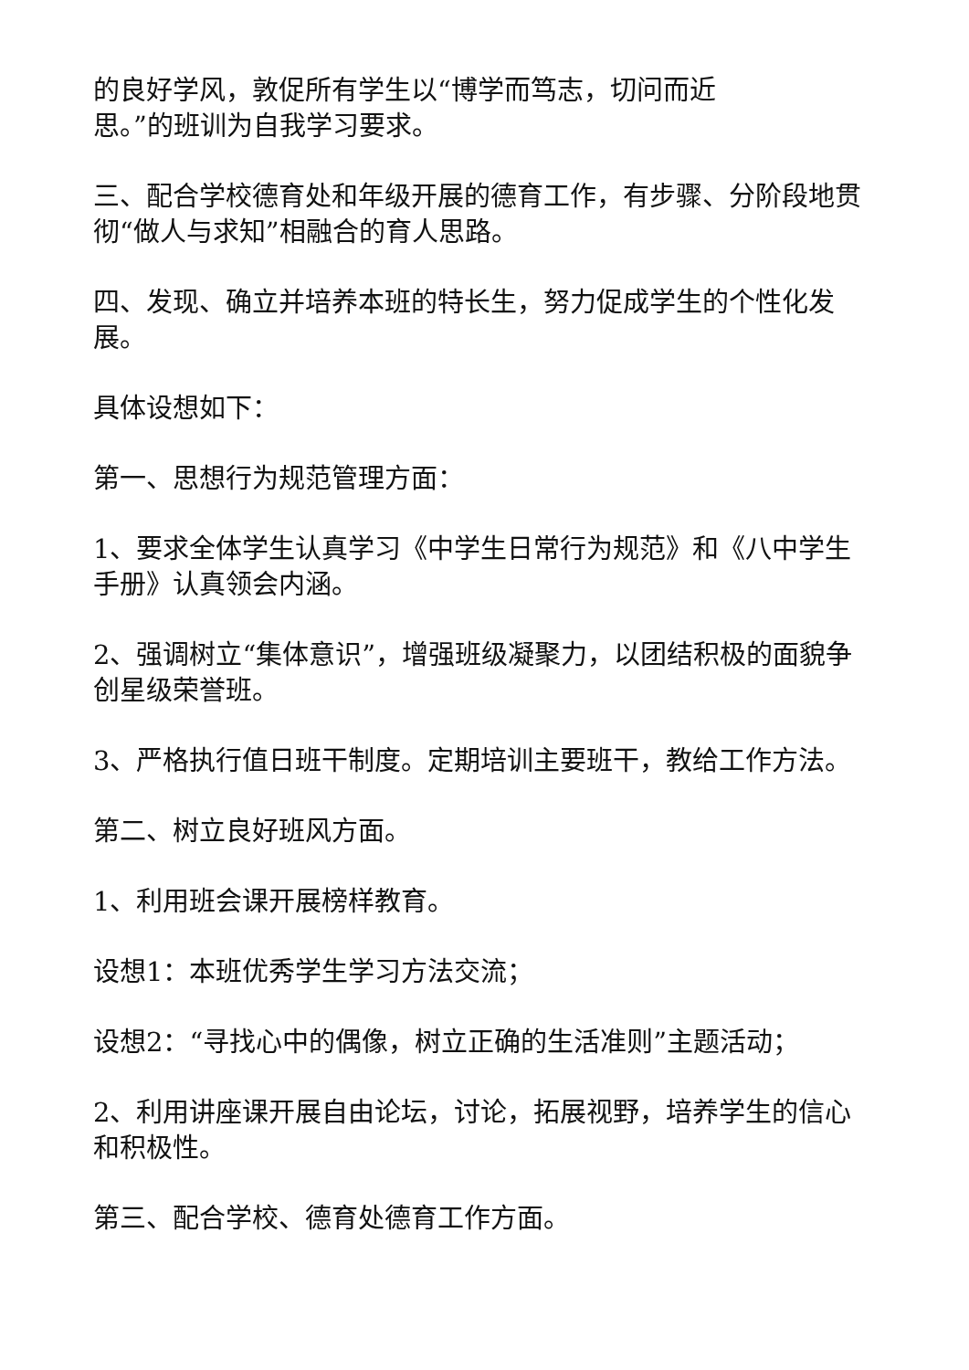的良好学风，敦促所有学生以“博学而笃志，切问而近
思。”的班训为自我学习要求。
三、配合学校德育处和年级开展的德育工作，有步骤、分阶段地贯彻“做人与求知”相融合的育人思路。
四、发现、确立并培养本班的特长生，努力促成学生的个性化发展。
具体设想如下：
第一、思想行为规范管理方面：
1、要求全体学生认真学习《中学生日常行为规范》和《八中学生手册》认真领会内涵。
2、强调树立“集体意识”，增强班级凝聚力，以团结积极的面貌争创星级荣誉班。
3、严格执行值日班干制度。定期培训主要班干，教给工作方法。
第二、树立良好班风方面。
1、利用班会课开展榜样教育。
设想1：本班优秀学生学习方法交流；
设想2：“寻找心中的偶像，树立正确的生活准则”主题活动；
2、利用讲座课开展自由论坛，讨论，拓展视野，培养学生的信心和积极性。
第三、配合学校、德育处德育工作方面。